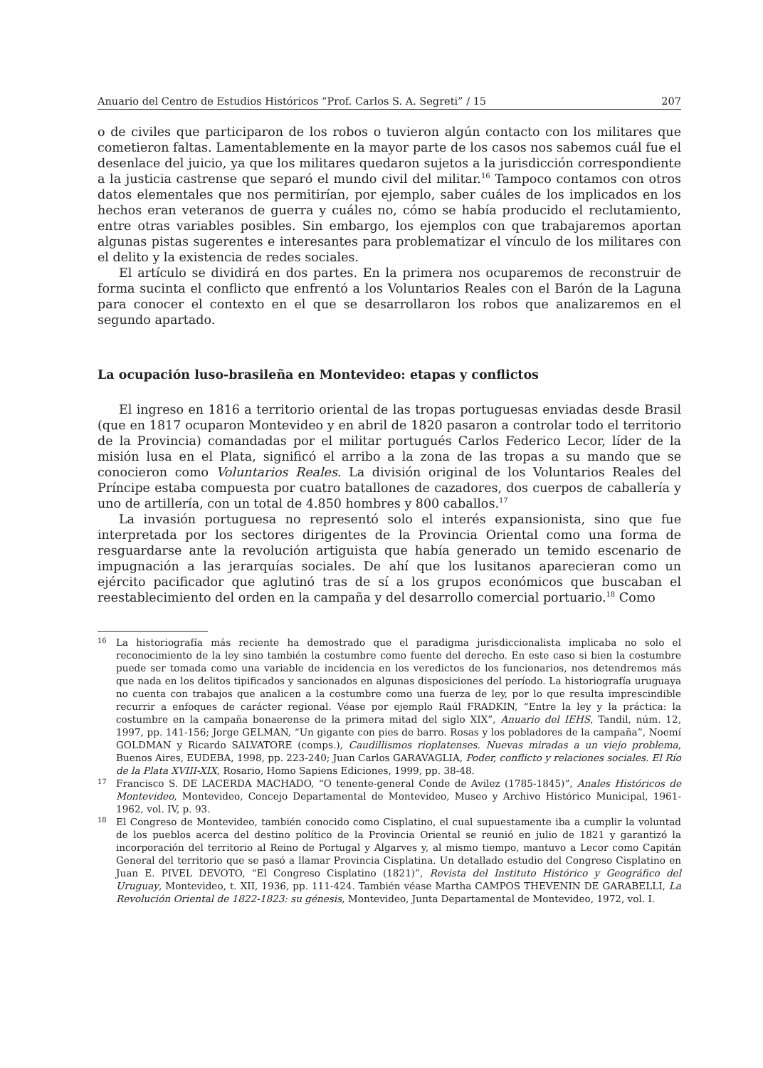Anuario del Centro de Estudios Históricos “Prof. Carlos S. A. Segreti” / 15 207
o de civiles que participaron de los robos o tuvieron algún contacto con los militares que cometieron faltas. Lamentablemente en la mayor parte de los casos nos sabemos cuál fue el desenlace del juicio, ya que los militares quedaron sujetos a la jurisdicción correspondiente a la justicia castrense que separó el mundo civil del militar.<sup>16</sup> Tampoco contamos con otros datos elementales que nos permitirían, por ejemplo, saber cuáles de los implicados en los hechos eran veteranos de guerra y cuáles no, cómo se había producido el reclutamiento, entre otras variables posibles. Sin embargo, los ejemplos con que trabajaremos aportan algunas pistas sugerentes e interesantes para problematizar el vínculo de los militares con el delito y la existencia de redes sociales.
El artículo se dividirá en dos partes. En la primera nos ocuparemos de reconstruir de forma sucinta el conflicto que enfrentó a los Voluntarios Reales con el Barón de la Laguna para conocer el contexto en el que se desarrollaron los robos que analizaremos en el segundo apartado.
La ocupación luso-brasileña en Montevideo: etapas y conflictos
El ingreso en 1816 a territorio oriental de las tropas portuguesas enviadas desde Brasil (que en 1817 ocuparon Montevideo y en abril de 1820 pasaron a controlar todo el territorio de la Provincia) comandadas por el militar portugués Carlos Federico Lecor, líder de la misión lusa en el Plata, significó el arribo a la zona de las tropas a su mando que se conocieron como Voluntarios Reales. La división original de los Voluntarios Reales del Príncipe estaba compuesta por cuatro batallones de cazadores, dos cuerpos de caballería y uno de artillería, con un total de 4.850 hombres y 800 caballos.<sup>17</sup>
La invasión portuguesa no representó solo el interés expansionista, sino que fue interpretada por los sectores dirigentes de la Provincia Oriental como una forma de resguardarse ante la revolución artiguista que había generado un temido escenario de impugnación a las jerarquías sociales. De ahí que los lusitanos aparecieran como un ejército pacificador que aglutinó tras de sí a los grupos económicos que buscaban el reestablecimiento del orden en la campaña y del desarrollo comercial portuario.<sup>18</sup> Como
16 La historiografía más reciente ha demostrado que el paradigma jurisdiccionalista implicaba no solo el reconocimiento de la ley sino también la costumbre como fuente del derecho. En este caso si bien la costumbre puede ser tomada como una variable de incidencia en los veredictos de los funcionarios, nos detendremos más que nada en los delitos tipificados y sancionados en algunas disposiciones del período. La historiografía uruguaya no cuenta con trabajos que analicen a la costumbre como una fuerza de ley, por lo que resulta imprescindible recurrir a enfoques de carácter regional. Véase por ejemplo Raúl FRADKIN, “Entre la ley y la práctica: la costumbre en la campaña bonaerense de la primera mitad del siglo XIX”, Anuario del IEHS, Tandil, núm. 12, 1997, pp. 141-156; Jorge GELMAN, “Un gigante con pies de barro. Rosas y los pobladores de la campaña”, Noemí GOLDMAN y Ricardo SALVATORE (comps.), Caudillismos rioplatenses. Nuevas miradas a un viejo problema, Buenos Aires, EUDEBA, 1998, pp. 223-240; Juan Carlos GARAVAGLIA, Poder, conflicto y relaciones sociales. El Río de la Plata XVIII-XIX, Rosario, Homo Sapiens Ediciones, 1999, pp. 38-48.
17 Francisco S. DE LACERDA MACHADO, “O tenente-general Conde de Avilez (1785-1845)”, Anales Históricos de Montevideo, Montevideo, Concejo Departamental de Montevideo, Museo y Archivo Histórico Municipal, 1961-1962, vol. IV, p. 93.
18 El Congreso de Montevideo, también conocido como Cisplatino, el cual supuestamente iba a cumplir la voluntad de los pueblos acerca del destino político de la Provincia Oriental se reunió en julio de 1821 y garantizó la incorporación del territorio al Reino de Portugal y Algarves y, al mismo tiempo, mantuvo a Lecor como Capitán General del territorio que se pasó a llamar Provincia Cisplatina. Un detallado estudio del Congreso Cisplatino en Juan E. PIVEL DEVOTO, “El Congreso Cisplatino (1821)”, Revista del Instituto Histórico y Geográfico del Uruguay, Montevideo, t. XII, 1936, pp. 111-424. También véase Martha CAMPOS THEVENIN DE GARABELLI, La Revolución Oriental de 1822-1823: su génesis, Montevideo, Junta Departamental de Montevideo, 1972, vol. I.